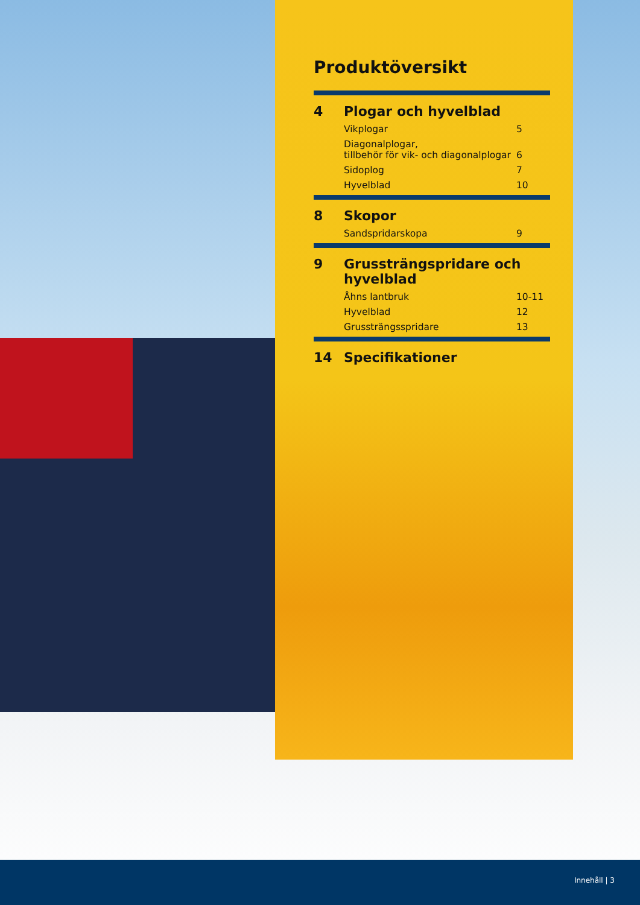Produktöversikt
4 Plogar och hyvelblad
Vikplogar 5
Diagonalplogar,
tillbehör för vik- och diagonalplogar
6
Sidoplog 7
Hyvelblad 10
8 Skopor
Sandspridarskopa 9
9 Grussträngspridare och
hyvelblad
Åhns lantbruk 10-11
Hyvelblad 12
Grussträngsspridare 13
14 Specifikationer
Innehåll | 3